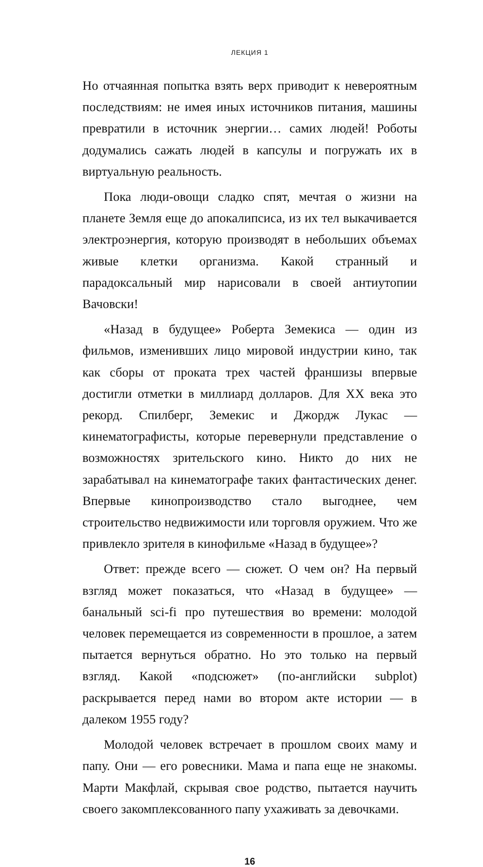ЛЕКЦИЯ 1
Но отчаянная попытка взять верх приводит к невероятным последствиям: не имея иных источников питания, машины превратили в источник энергии… самих людей! Роботы додумались сажать людей в капсулы и погружать их в виртуальную реальность.
Пока люди-овощи сладко спят, мечтая о жизни на планете Земля еще до апокалипсиса, из их тел выкачивается электроэнергия, которую производят в небольших объемах живые клетки организма. Какой странный и парадоксальный мир нарисовали в своей антиутопии Вачовски!
«Назад в будущее» Роберта Земекиса — один из фильмов, изменивших лицо мировой индустрии кино, так как сборы от проката трех частей франшизы впервые достигли отметки в миллиард долларов. Для XX века это рекорд. Спилберг, Земекис и Джордж Лукас — кинематографисты, которые перевернули представление о возможностях зрительского кино. Никто до них не зарабатывал на кинематографе таких фантастических денег. Впервые кинопроизводство стало выгоднее, чем строительство недвижимости или торговля оружием. Что же привлекло зрителя в кинофильме «Назад в будущее»?
Ответ: прежде всего — сюжет. О чем он? На первый взгляд может показаться, что «Назад в будущее» — банальный sci-fi про путешествия во времени: молодой человек перемещается из современности в прошлое, а затем пытается вернуться обратно. Но это только на первый взгляд. Какой «подсюжет» (по-английски subplot) раскрывается перед нами во втором акте истории — в далеком 1955 году?
Молодой человек встречает в прошлом своих маму и папу. Они — его ровесники. Мама и папа еще не знакомы. Марти Макфлай, скрывая свое родство, пытается научить своего закомплексованного папу ухаживать за девочками.
16